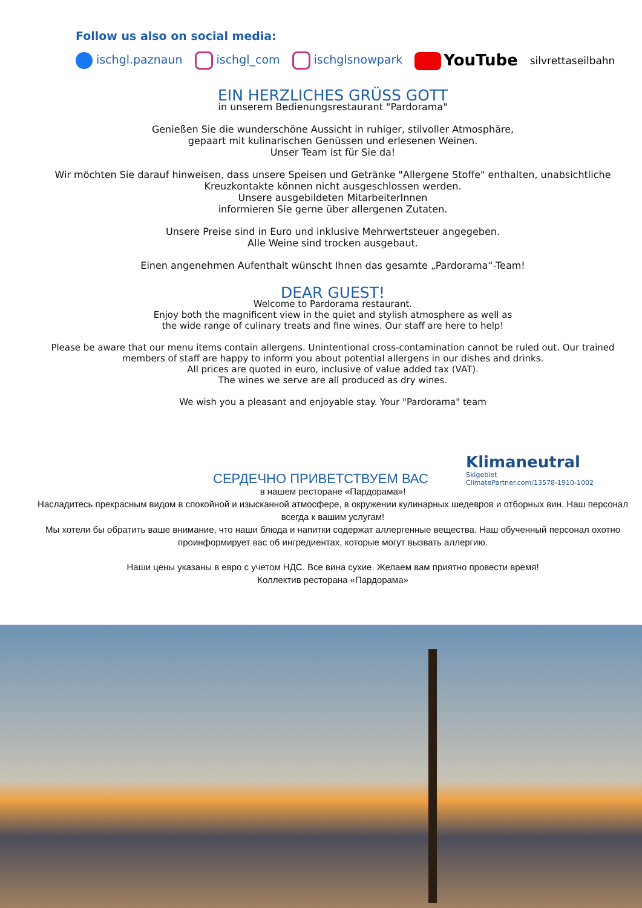Follow us also on social media:
ischgl.paznaun ischgl_com ischglsnowpark YouTube silvrettaseilbahn
EIN HERZLICHES GRÜSS GOTT
in unserem Bedienungsrestaurant "Pardorama"
Genießen Sie die wunderschöne Aussicht in ruhiger, stilvoller Atmosphäre,
gepaart mit kulinarischen Genüssen und erlesenen Weinen.
Unser Team ist für Sie da!
Wir möchten Sie darauf hinweisen, dass unsere Speisen und Getränke "Allergene Stoffe" enthalten, unabsichtliche Kreuzkontakte können nicht ausgeschlossen werden.
Unsere ausgebildeten MitarbeiterInnen
informieren Sie gerne über allergenen Zutaten.
Unsere Preise sind in Euro und inklusive Mehrwertsteuer angegeben.
Alle Weine sind trocken ausgebaut.
Einen angenehmen Aufenthalt wünscht Ihnen das gesamte „Pardorama“-Team!
DEAR GUEST!
Welcome to Pardorama restaurant.
Enjoy both the magnificent view in the quiet and stylish atmosphere as well as
the wide range of culinary treats and fine wines. Our staff are here to help!
Please be aware that our menu items contain allergens. Unintentional cross-contamination cannot be ruled out. Our trained members of staff are happy to inform you about potential allergens in our dishes and drinks.
All prices are quoted in euro, inclusive of value added tax (VAT).
The wines we serve are all produced as dry wines.
We wish you a pleasant and enjoyable stay. Your "Pardorama" team
Klimaneutral
Skigebiet
ClimatePartner.com/13578-1910-1002
СЕРДЕЧНО ПРИВЕТСТВУЕМ ВАС
в нашем ресторане «Пардорама»!
Насладитесь прекрасным видом в спокойной и изысканной атмосфере, в окружении кулинарных шедевров и отборных вин. Наш персонал всегда к вашим услугам!
Мы хотели бы обратить ваше внимание, что наши блюда и напитки содержат аллергенные вещества. Наш обученный персонал охотно проинформирует вас об ингредиентах, которые могут вызвать аллергию.
Наши цены указаны в евро с учетом НДС. Все вина сухие. Желаем вам приятно провести время!
Коллектив ресторана «Пардорама»